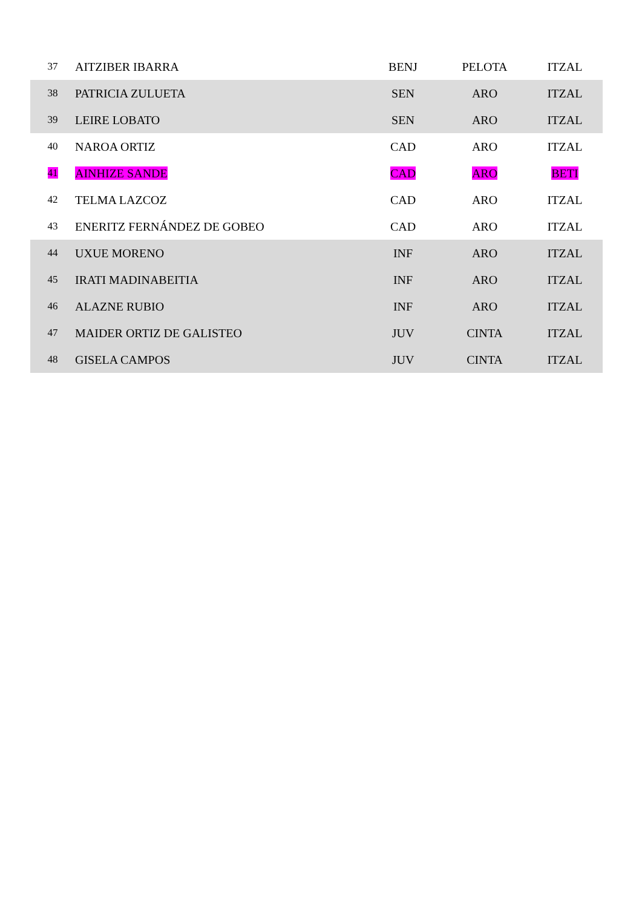| 37 | AITZIBER IBARRA | BENJ | PELOTA | ITZAL |
| 38 | PATRICIA ZULUETA | SEN | ARO | ITZAL |
| 39 | LEIRE LOBATO | SEN | ARO | ITZAL |
| 40 | NAROA ORTIZ | CAD | ARO | ITZAL |
| 41 | AINHIZE SANDE | CAD | ARO | BETI |
| 42 | TELMA LAZCOZ | CAD | ARO | ITZAL |
| 43 | ENERITZ FERNÁNDEZ DE GOBEO | CAD | ARO | ITZAL |
| 44 | UXUE MORENO | INF | ARO | ITZAL |
| 45 | IRATI MADINABEITIA | INF | ARO | ITZAL |
| 46 | ALAZNE RUBIO | INF | ARO | ITZAL |
| 47 | MAIDER ORTIZ DE GALISTEO | JUV | CINTA | ITZAL |
| 48 | GISELA CAMPOS | JUV | CINTA | ITZAL |